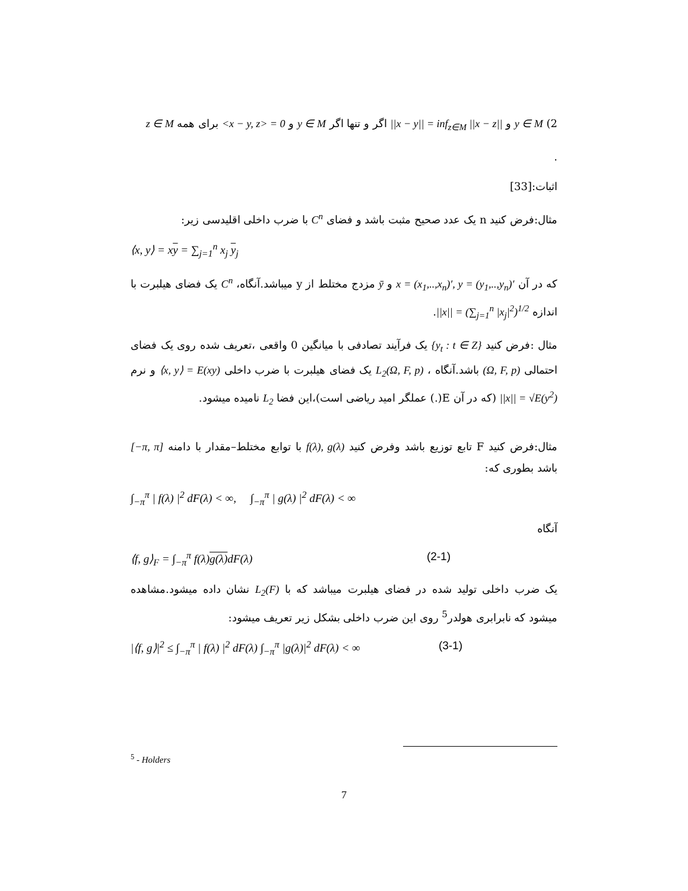2) y ∈ M و ||x − y|| = inf<sub>z∈M</sub> ||x − z|| اگر و تنها اگر y ∈ M و <x − y, z> = 0 برای همه z ∈ M
.
اثبات:[33]
مثال:فرض کنید n یک عدد صحیح مثبت باشد و فضای C<sup>n</sup> با ضرب داخلی اقلیدسی زیر:
⟨x, y⟩ = xy = ∑<sub>j=1</sub><sup>n</sup> x<sub>j</sub> y<sub>j</sub>
که در آن x = (x<sub>1</sub>,..,x<sub>n</sub>)′, y = (y<sub>1</sub>,..,y<sub>n</sub>)′ و ȳ مزدج مختلط از y میباشد.آنگاه، C<sup>n</sup> یک فضای هیلبرت با اندازه ||x|| = (∑<sub>j=1</sub><sup>n</sup> |x<sub>j</sub>|<sup>2</sup>)<sup>1/2</sup>.
مثال :فرض کنید {y<sub>t</sub> : t ∈ Z} یک فرآیند تصادفی با میانگین 0 واقعی ،تعریف شده روی یک فضای احتمالی (Ω, F, p) باشد.آنگاه ، L<sub>2</sub>(Ω, F, p) یک فضای هیلبرت با ضرب داخلی ⟨x, y⟩ = E(xy) و نرم ||x|| = √E(y<sup>2</sup>) (که در آن E(.) عملگر امید ریاضی است)،این فضا L<sub>2</sub> نامیده میشود.
مثال:فرض کنید F تابع توزیع باشد وفرض کنید f(λ), g(λ) با توابع مختلط–مقدار با دامنه [−π, π] باشد بطوری که:
∫<sub>−π</sub><sup>π</sup> | f(λ) |<sup>2</sup> dF(λ) < ∞, ∫<sub>−π</sub><sup>π</sup> | g(λ) |<sup>2</sup> dF(λ) < ∞
آنگاه
⟨f, g⟩<sub>F</sub> = ∫<sub>−π</sub><sup>π</sup> f(λ)g(λ) dF(λ) (2-1)
یک ضرب داخلی تولید شده در فضای هیلبرت میباشد که با L<sub>2</sub>(F) نشان داده میشود.مشاهده میشود که نابرابری هولدر<sup>5</sup> روی این ضرب داخلی بشکل زیر تعریف میشود:
|⟨f, g⟩|<sup>2</sup> ≤ ∫<sub>−π</sub><sup>π</sup> | f(λ) |<sup>2</sup> dF(λ) ∫<sub>−π</sub><sup>π</sup> |g(λ)|<sup>2</sup> dF(λ) < ∞ (3-1)
<sup>5</sup> - Holders
7